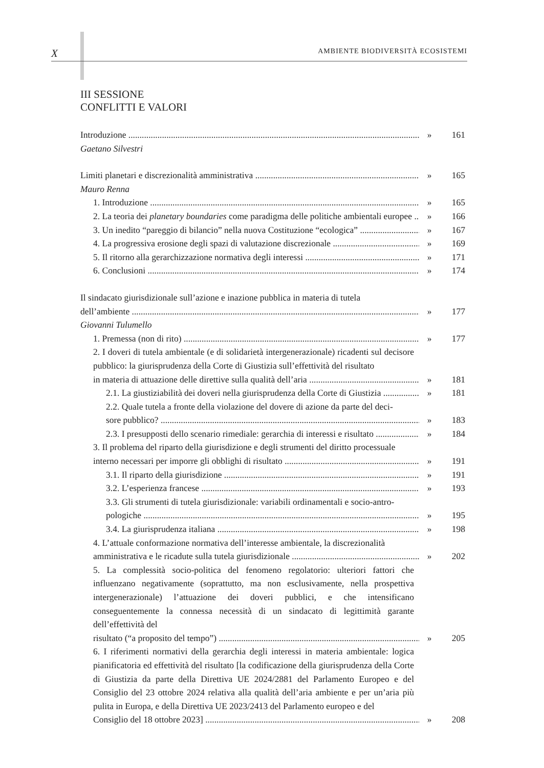X AMBIENTE BIODIVERSITÀ ECOSISTEMI
III SESSIONE
CONFLITTI E VALORI
Introduzione
»
161
Gaetano Silvestri
Limiti planetari e discrezionalità amministrativa
»
165
Mauro Renna
1. Introduzione
»
165
2. La teoria dei planetary boundaries come paradigma delle politiche ambientali europee
»
166
3. Un inedito “pareggio di bilancio” nella nuova Costituzione “ecologica”
»
167
4. La progressiva erosione degli spazi di valutazione discrezionale
»
169
5. Il ritorno alla gerarchizzazione normativa degli interessi
»
171
6. Conclusioni
»
174
Il sindacato giurisdizionale sull’azione e inazione pubblica in materia di tutela
dell’ambiente
»
177
Giovanni Tulumello
1. Premessa (non di rito)
»
177
2. I doveri di tutela ambientale (e di solidarietà intergenerazionale) ricadenti sul decisore pubblico: la giurisprudenza della Corte di Giustizia sull’effettività del risultato
in materia di attuazione delle direttive sulla qualità dell’aria
»
181
2.1. La giustiziabilità dei doveri nella giurisprudenza della Corte di Giustizia
»
181
2.2. Quale tutela a fronte della violazione del dovere di azione da parte del deci-
sore pubblico?
»
183
2.3. I presupposti dello scenario rimediale: gerarchia di interessi e risultato
»
184
3. Il problema del riparto della giurisdizione e degli strumenti del diritto processuale
interno necessari per imporre gli obblighi di risultato
»
191
3.1. Il riparto della giurisdizione
»
191
3.2. L’esperienza francese
»
193
3.3. Gli strumenti di tutela giurisdizionale: variabili ordinamentali e socio-antro-
pologiche
»
195
3.4. La giurisprudenza italiana
»
198
4. L’attuale conformazione normativa dell’interesse ambientale, la discrezionalità
amministrativa e le ricadute sulla tutela giurisdizionale
»
202
5. La complessità socio-politica del fenomeno regolatorio: ulteriori fattori che influenzano negativamente (soprattutto, ma non esclusivamente, nella prospettiva intergenerazionale) l’attuazione dei doveri pubblici, e che intensificano conseguentemente la connessa necessità di un sindacato di legittimità garante dell’effettività del
risultato (“a proposito del tempo”)
»
205
6. I riferimenti normativi della gerarchia degli interessi in materia ambientale: logica pianificatoria ed effettività del risultato [la codificazione della giurisprudenza della Corte di Giustizia da parte della Direttiva UE 2024/2881 del Parlamento Europeo e del Consiglio del 23 ottobre 2024 relativa alla qualità dell’aria ambiente e per un’aria più pulita in Europa, e della Direttiva UE 2023/2413 del Parlamento europeo e del
Consiglio del 18 ottobre 2023]
»
208